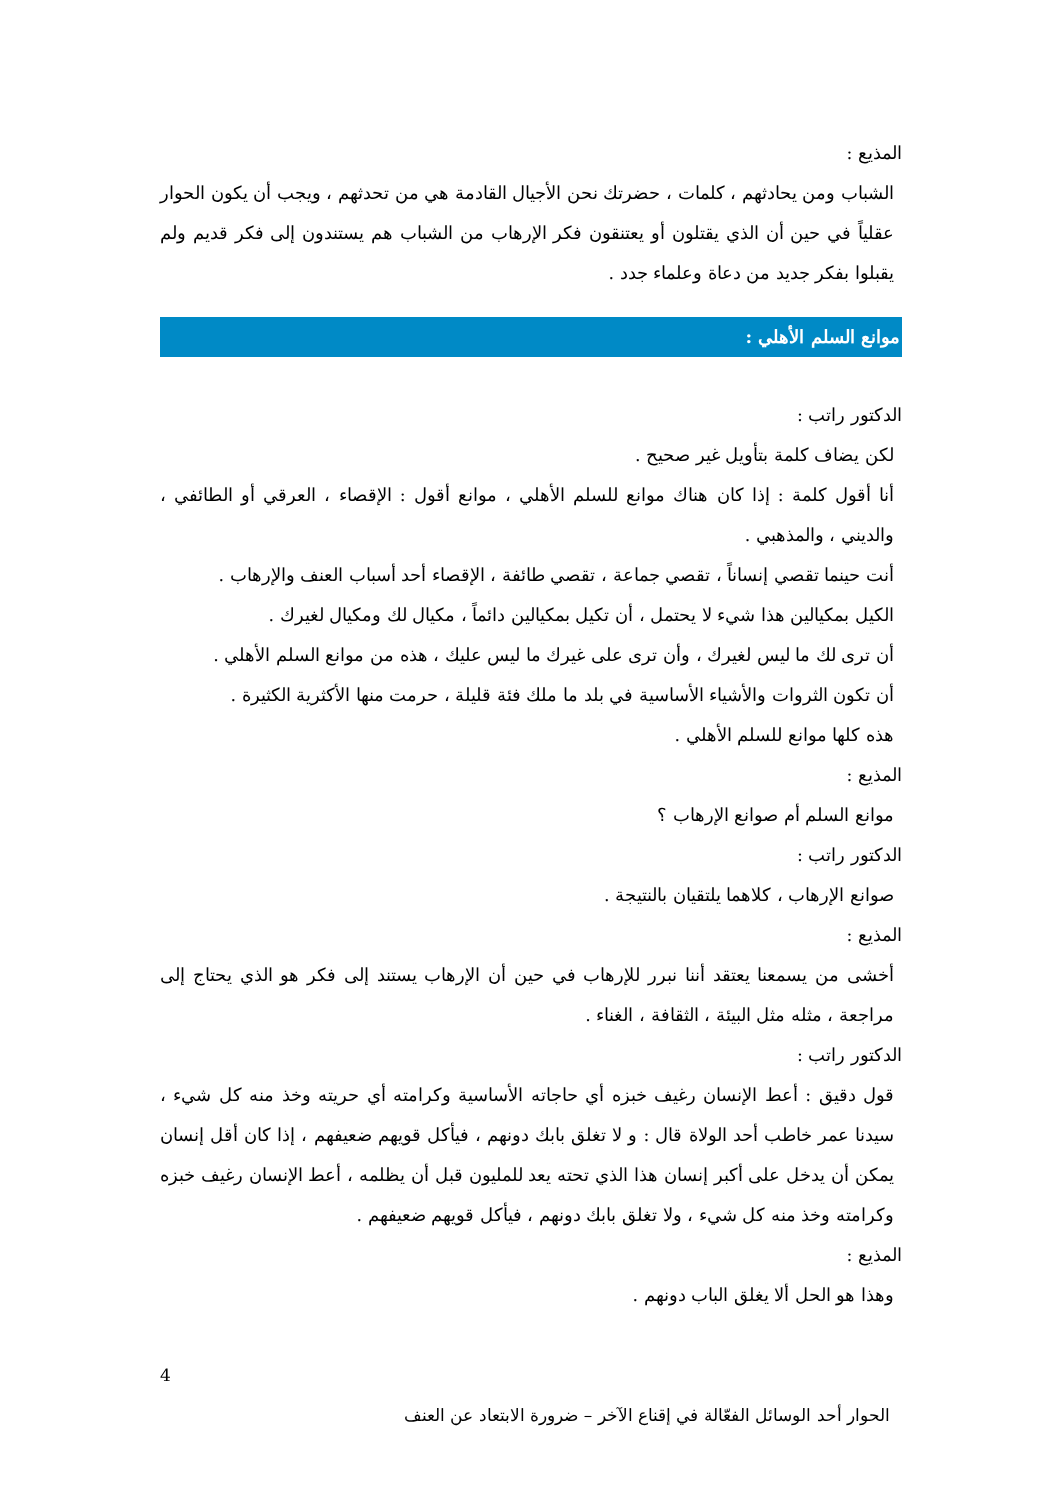المذيع :
الشباب ومن يحادثهم ، كلمات ، حضرتك نحن الأجيال القادمة هي من تحدثهم ، ويجب أن يكون الحوار عقلياً في حين أن الذي يقتلون أو يعتنقون فكر الإرهاب من الشباب هم يستندون إلى فكر قديم ولم يقبلوا بفكر جديد من دعاة وعلماء جدد .
موانع السلم الأهلي :
الدكتور راتب :
لكن يضاف كلمة بتأويل غير صحيح .
أنا أقول كلمة : إذا كان هناك موانع للسلم الأهلي ، موانع أقول : الإقصاء ، العرقي أو الطائفي ، والديني ، والمذهبي .
أنت حينما تقصي إنساناً ، تقصي جماعة ، تقصي طائفة ، الإقصاء أحد أسباب العنف والإرهاب .
الكيل بمكيالين هذا شيء لا يحتمل ، أن تكيل بمكيالين دائماً ، مكيال لك ومكيال لغيرك .
أن ترى لك ما ليس لغيرك ، وأن ترى على غيرك ما ليس عليك ، هذه من موانع السلم الأهلي .
أن تكون الثروات والأشياء الأساسية في بلد ما ملك فئة قليلة ، حرمت منها الأكثرية الكثيرة .
هذه كلها موانع للسلم الأهلي .
المذيع :
موانع السلم أم صوانع الإرهاب ؟
الدكتور راتب :
صوانع الإرهاب ، كلاهما يلتقيان بالنتيجة .
المذيع :
أخشى من يسمعنا يعتقد أننا نبرر للإرهاب في حين أن الإرهاب يستند إلى فكر هو الذي يحتاج إلى مراجعة ، مثله مثل البيئة ، الثقافة ، الغناء .
الدكتور راتب :
قول دقيق : أعط الإنسان رغيف خبزه أي حاجاته الأساسية وكرامته أي حريته وخذ منه كل شيء ، سيدنا عمر خاطب أحد الولاة قال : و لا تغلق بابك دونهم ، فيأكل قويهم ضعيفهم ، إذا كان أقل إنسان يمكن أن يدخل على أكبر إنسان هذا الذي تحته يعد للمليون قبل أن يظلمه ، أعط الإنسان رغيف خبزه وكرامته وخذ منه كل شيء ، ولا تغلق بابك دونهم ، فيأكل قويهم ضعيفهم .
المذيع :
وهذا هو الحل ألا يغلق الباب دونهم .
4
الحوار أحد الوسائل الفعّالة في إقناع الآخر – ضرورة الابتعاد عن العنف